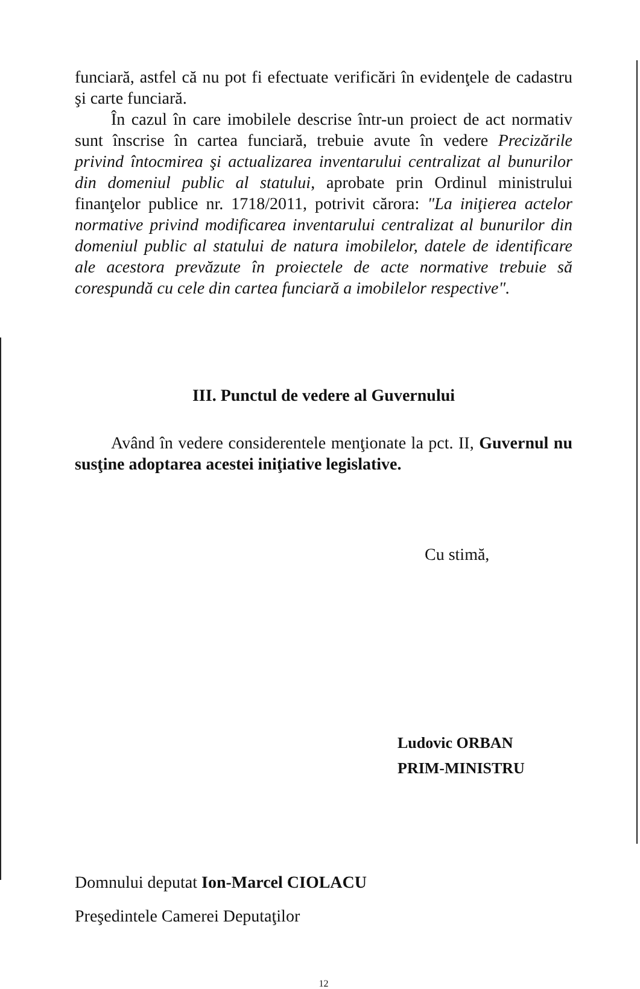funciară, astfel că nu pot fi efectuate verificări în evidenţele de cadastru şi carte funciară.
În cazul în care imobilele descrise într-un proiect de act normativ sunt înscrise în cartea funciară, trebuie avute în vedere Precizările privind întocmirea şi actualizarea inventarului centralizat al bunurilor din domeniul public al statului, aprobate prin Ordinul ministrului finanţelor publice nr. 1718/2011, potrivit cărora: "La iniţierea actelor normative privind modificarea inventarului centralizat al bunurilor din domeniul public al statului de natura imobilelor, datele de identificare ale acestora prevăzute în proiectele de acte normative trebuie să corespundă cu cele din cartea funciară a imobilelor respective".
III. Punctul de vedere al Guvernului
Având în vedere considerentele menţionate la pct. II, Guvernul nu susţine adoptarea acestei iniţiative legislative.
Cu stimă,
Ludovic ORBAN
PRIM-MINISTRU
Domnului deputat Ion-Marcel CIOLACU
Preşedintele Camerei Deputaţilor
12